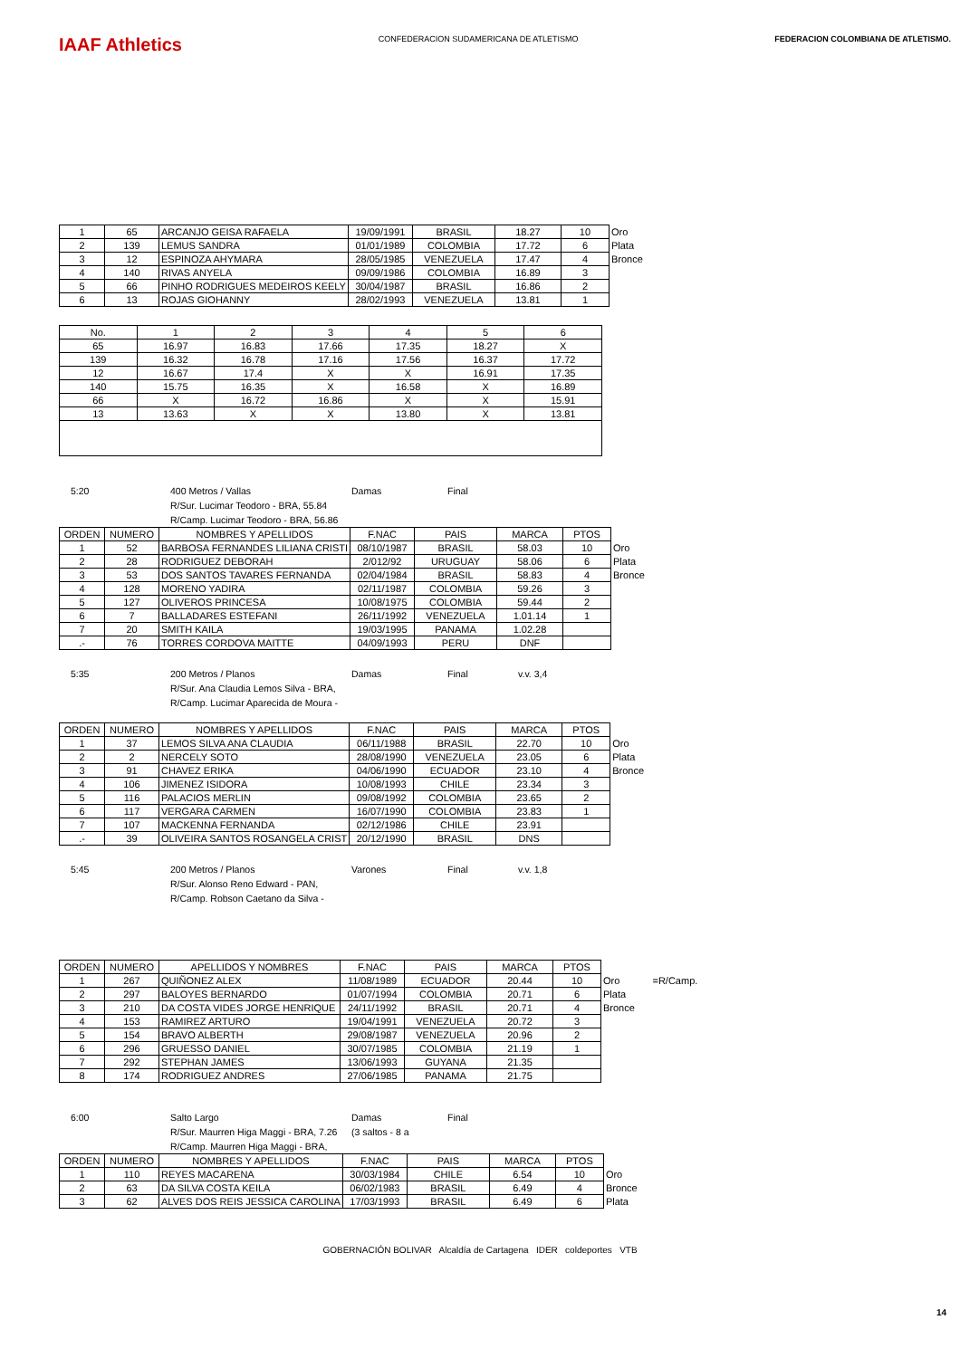IAAF Athletics
CONFEDERACION SUDAMERICANA DE ATLETISMO
FEDERACION COLOMBIANA DE ATLETISMO.
| 1 | 65 | ARCANJO GEISA RAFAELA | 19/09/1991 | BRASIL | 18.27 | 10 | Oro |
| 2 | 139 | LEMUS SANDRA | 01/01/1989 | COLOMBIA | 17.72 | 6 | Plata |
| 3 | 12 | ESPINOZA AHYMARA | 28/05/1985 | VENEZUELA | 17.47 | 4 | Bronce |
| 4 | 140 | RIVAS ANYELA | 09/09/1986 | COLOMBIA | 16.89 | 3 | |
| 5 | 66 | PINHO RODRIGUES MEDEIROS KEELY | 30/04/1987 | BRASIL | 16.86 | 2 | |
| 6 | 13 | ROJAS GIOHANNY | 28/02/1993 | VENEZUELA | 13.81 | 1 | |
| No. | 1 | 2 | 3 | 4 | 5 | 6 |
| --- | --- | --- | --- | --- | --- | --- |
| 65 | 16.97 | 16.83 | 17.66 | 17.35 | 18.27 | X |
| 139 | 16.32 | 16.78 | 17.16 | 17.56 | 16.37 | 17.72 |
| 12 | 16.67 | 17.4 | X | X | 16.91 | 17.35 |
| 140 | 15.75 | 16.35 | X | 16.58 | X | 16.89 |
| 66 | X | 16.72 | 16.86 | X | X | 15.91 |
| 13 | 13.63 | X | X | 13.80 | X | 13.81 |
5:20 400 Metros / Vallas Damas Final R/Sur. Lucimar Teodoro - BRA, 55.84 R/Camp. Lucimar Teodoro - BRA, 56.86
| ORDEN | NUMERO | NOMBRES Y APELLIDOS | F.NAC | PAIS | MARCA | PTOS | |
| 1 | 52 | BARBOSA FERNANDES LILIANA CRISTI | 08/10/1987 | BRASIL | 58.03 | 10 | Oro |
| 2 | 28 | RODRIGUEZ DEBORAH | 2/012/92 | URUGUAY | 58.06 | 6 | Plata |
| 3 | 53 | DOS SANTOS TAVARES FERNANDA | 02/04/1984 | BRASIL | 58.83 | 4 | Bronce |
| 4 | 128 | MORENO YADIRA | 02/11/1987 | COLOMBIA | 59.26 | 3 | |
| 5 | 127 | OLIVEROS PRINCESA | 10/08/1975 | COLOMBIA | 59.44 | 2 | |
| 6 | 7 | BALLADARES ESTEFANI | 26/11/1992 | VENEZUELA | 1.01.14 | 1 | |
| 7 | 20 | SMITH KAILA | 19/03/1995 | PANAMA | 1.02.28 | | |
| .- | 76 | TORRES CORDOVA MAITTE | 04/09/1993 | PERU | DNF | | |
5:35 200 Metros / Planos Damas Final v.v. 3,4 R/Sur. Ana Claudia Lemos Silva - BRA, R/Camp. Lucimar Aparecida de Moura -
| ORDEN | NUMERO | NOMBRES Y APELLIDOS | F.NAC | PAIS | MARCA | PTOS | |
| 1 | 37 | LEMOS SILVA ANA CLAUDIA | 06/11/1988 | BRASIL | 22.70 | 10 | Oro |
| 2 | 2 | NERCELY SOTO | 28/08/1990 | VENEZUELA | 23.05 | 6 | Plata |
| 3 | 91 | CHAVEZ ERIKA | 04/06/1990 | ECUADOR | 23.10 | 4 | Bronce |
| 4 | 106 | JIMENEZ ISIDORA | 10/08/1993 | CHILE | 23.34 | 3 | |
| 5 | 116 | PALACIOS MERLIN | 09/08/1992 | COLOMBIA | 23.65 | 2 | |
| 6 | 117 | VERGARA CARMEN | 16/07/1990 | COLOMBIA | 23.83 | 1 | |
| 7 | 107 | MACKENNA FERNANDA | 02/12/1986 | CHILE | 23.91 | | |
| .- | 39 | OLIVEIRA SANTOS ROSANGELA CRIST | 20/12/1990 | BRASIL | DNS | | |
5:45 200 Metros / Planos Varones Final v.v. 1,8 R/Sur. Alonso Reno Edward - PAN, R/Camp. Robson Caetano da Silva -
| ORDEN | NUMERO | APELLIDOS Y NOMBRES | F.NAC | PAIS | MARCA | PTOS | | |
| 1 | 267 | QUIÑONEZ ALEX | 11/08/1989 | ECUADOR | 20.44 | 10 | Oro | =R/Camp. |
| 2 | 297 | BALOYES BERNARDO | 01/07/1994 | COLOMBIA | 20.71 | 6 | Plata | |
| 3 | 210 | DA COSTA VIDES JORGE HENRIQUE | 24/11/1992 | BRASIL | 20.71 | 4 | Bronce | |
| 4 | 153 | RAMIREZ ARTURO | 19/04/1991 | VENEZUELA | 20.72 | 3 | | |
| 5 | 154 | BRAVO ALBERTH | 29/08/1987 | VENEZUELA | 20.96 | 2 | | |
| 6 | 296 | GRUESSO DANIEL | 30/07/1985 | COLOMBIA | 21.19 | 1 | | |
| 7 | 292 | STEPHAN JAMES | 13/06/1993 | GUYANA | 21.35 | | | |
| 8 | 174 | RODRIGUEZ ANDRES | 27/06/1985 | PANAMA | 21.75 | | | |
6:00 Salto Largo Damas Final R/Sur. Maurren Higa Maggi - BRA, 7.26 (3 saltos - 8 a R/Camp. Maurren Higa Maggi - BRA,
| ORDEN | NUMERO | NOMBRES Y APELLIDOS | F.NAC | PAIS | MARCA | PTOS | |
| 1 | 110 | REYES MACARENA | 30/03/1984 | CHILE | 6.54 | 10 | Oro |
| 2 | 63 | DA SILVA COSTA KEILA | 06/02/1983 | BRASIL | 6.49 | 4 | Bronce |
| 3 | 62 | ALVES DOS REIS JESSICA CAROLINA | 17/03/1993 | BRASIL | 6.49 | 6 | Plata |
GOBERNACIÓN BOLIVAR Alcaldía de Cartagena IDER coldeportes VTB
14